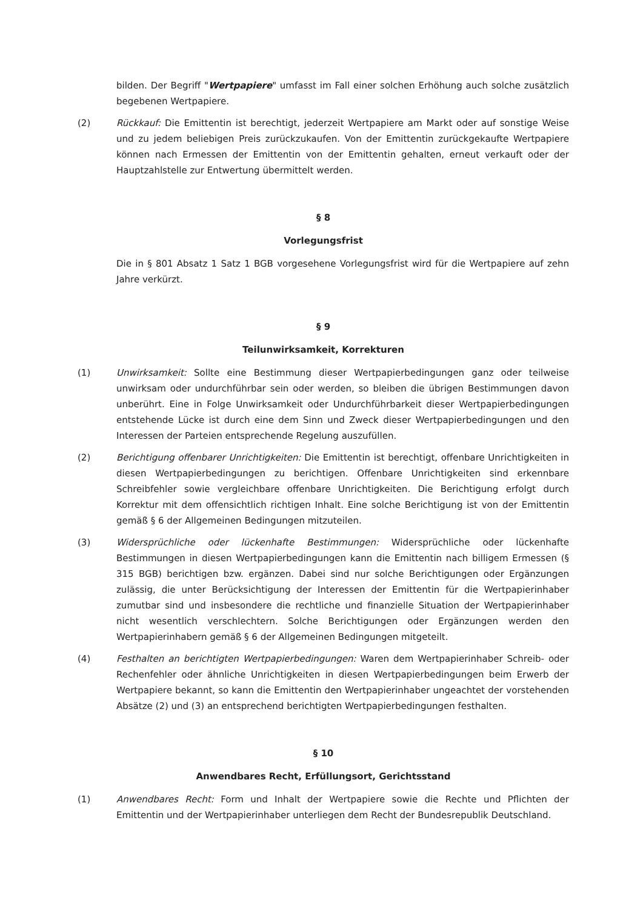bilden. Der Begriff "Wertpapiere" umfasst im Fall einer solchen Erhöhung auch solche zusätzlich begebenen Wertpapiere.
(2) Rückkauf: Die Emittentin ist berechtigt, jederzeit Wertpapiere am Markt oder auf sonstige Weise und zu jedem beliebigen Preis zurückzukaufen. Von der Emittentin zurückgekaufte Wertpapiere können nach Ermessen der Emittentin von der Emittentin gehalten, erneut verkauft oder der Hauptzahlstelle zur Entwertung übermittelt werden.
§ 8
Vorlegungsfrist
Die in § 801 Absatz 1 Satz 1 BGB vorgesehene Vorlegungsfrist wird für die Wertpapiere auf zehn Jahre verkürzt.
§ 9
Teilunwirksamkeit, Korrekturen
(1) Unwirksamkeit: Sollte eine Bestimmung dieser Wertpapierbedingungen ganz oder teilweise unwirksam oder undurchführbar sein oder werden, so bleiben die übrigen Bestimmungen davon unberührt. Eine in Folge Unwirksamkeit oder Undurchführbarkeit dieser Wertpapierbedingungen entstehende Lücke ist durch eine dem Sinn und Zweck dieser Wertpapierbedingungen und den Interessen der Parteien entsprechende Regelung auszufüllen.
(2) Berichtigung offenbarer Unrichtigkeiten: Die Emittentin ist berechtigt, offenbare Unrichtigkeiten in diesen Wertpapierbedingungen zu berichtigen. Offenbare Unrichtigkeiten sind erkennbare Schreibfehler sowie vergleichbare offenbare Unrichtigkeiten. Die Berichtigung erfolgt durch Korrektur mit dem offensichtlich richtigen Inhalt. Eine solche Berichtigung ist von der Emittentin gemäß § 6 der Allgemeinen Bedingungen mitzuteilen.
(3) Widersprüchliche oder lückenhafte Bestimmungen: Widersprüchliche oder lückenhafte Bestimmungen in diesen Wertpapierbedingungen kann die Emittentin nach billigem Ermessen (§ 315 BGB) berichtigen bzw. ergänzen. Dabei sind nur solche Berichtigungen oder Ergänzungen zulässig, die unter Berücksichtigung der Interessen der Emittentin für die Wertpapierinhaber zumutbar sind und insbesondere die rechtliche und finanzielle Situation der Wertpapierinhaber nicht wesentlich verschlechtern. Solche Berichtigungen oder Ergänzungen werden den Wertpapierinhabern gemäß § 6 der Allgemeinen Bedingungen mitgeteilt.
(4) Festhalten an berichtigten Wertpapierbedingungen: Waren dem Wertpapierinhaber Schreib- oder Rechenfehler oder ähnliche Unrichtigkeiten in diesen Wertpapierbedingungen beim Erwerb der Wertpapiere bekannt, so kann die Emittentin den Wertpapierinhaber ungeachtet der vorstehenden Absätze (2) und (3) an entsprechend berichtigten Wertpapierbedingungen festhalten.
§ 10
Anwendbares Recht, Erfüllungsort, Gerichtsstand
(1) Anwendbares Recht: Form und Inhalt der Wertpapiere sowie die Rechte und Pflichten der Emittentin und der Wertpapierinhaber unterliegen dem Recht der Bundesrepublik Deutschland.